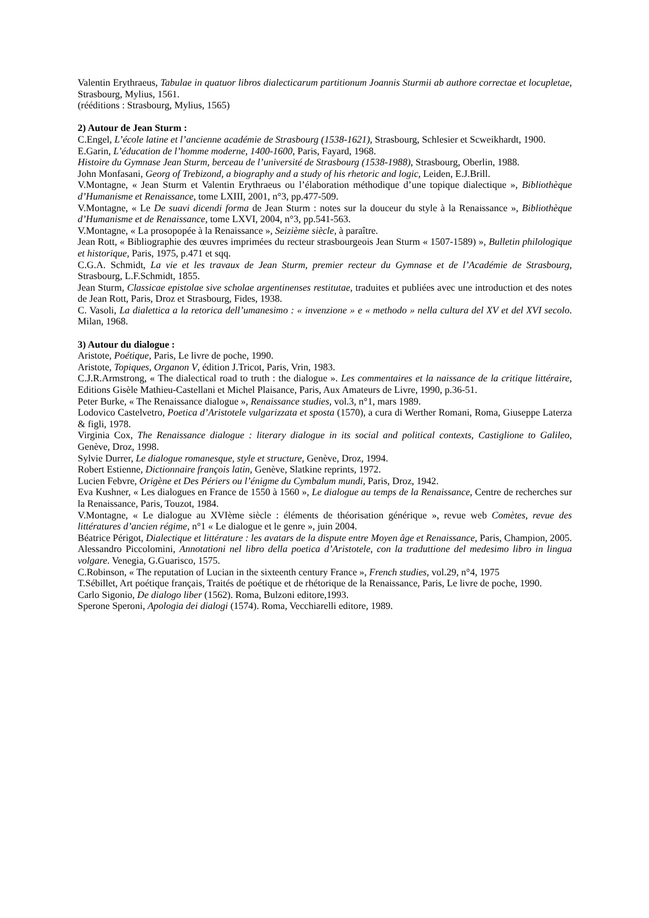Valentin Erythraeus, Tabulae in quatuor libros dialecticarum partitionum Joannis Sturmii ab authore correctae et locupletae, Strasbourg, Mylius, 1561.
(rééditions : Strasbourg, Mylius, 1565)
2) Autour de Jean Sturm :
C.Engel, L’école latine et l’ancienne académie de Strasbourg (1538-1621), Strasbourg, Schlesier et Scweikhardt, 1900.
E.Garin, L’éducation de l’homme moderne, 1400-1600, Paris, Fayard, 1968.
Histoire du Gymnase Jean Sturm, berceau de l’université de Strasbourg (1538-1988), Strasbourg, Oberlin, 1988.
John Monfasani, Georg of Trebizond, a biography and a study of his rhetoric and logic, Leiden, E.J.Brill.
V.Montagne, « Jean Sturm et Valentin Erythraeus ou l’élaboration méthodique d’une topique dialectique », Bibliothèque d’Humanisme et Renaissance, tome LXIII, 2001, n°3, pp.477-509.
V.Montagne, « Le De suavi dicendi forma de Jean Sturm : notes sur la douceur du style à la Renaissance », Bibliothèque d’Humanisme et de Renaissance, tome LXVI, 2004, n°3, pp.541-563.
V.Montagne, « La prosopopée à la Renaissance », Seizième siècle, à paraître.
Jean Rott, « Bibliographie des œuvres imprimées du recteur strasbourgeois Jean Sturm « 1507-1589) », Bulletin philologique et historique, Paris, 1975, p.471 et sqq.
C.G.A. Schmidt, La vie et les travaux de Jean Sturm, premier recteur du Gymnase et de l’Académie de Strasbourg, Strasbourg, L.F.Schmidt, 1855.
Jean Sturm, Classicae epistolae sive scholae argentinenses restitutae, traduites et publiées avec une introduction et des notes de Jean Rott, Paris, Droz et Strasbourg, Fides, 1938.
C. Vasoli, La dialettica a la retorica dell’umanesimo : « invenzione » e « methodo » nella cultura del XV et del XVI secolo. Milan, 1968.
3) Autour du dialogue :
Aristote, Poétique, Paris, Le livre de poche, 1990.
Aristote, Topiques, Organon V, édition J.Tricot, Paris, Vrin, 1983.
C.J.R.Armstrong, « The dialectical road to truth : the dialogue ». Les commentaires et la naissance de la critique littéraire, Editions Gisèle Mathieu-Castellani et Michel Plaisance, Paris, Aux Amateurs de Livre, 1990, p.36-51.
Peter Burke, « The Renaissance dialogue », Renaissance studies, vol.3, n°1, mars 1989.
Lodovico Castelvetro, Poetica d’Aristotele vulgarizzata et sposta (1570), a cura di Werther Romani, Roma, Giuseppe Laterza & figli, 1978.
Virginia Cox, The Renaissance dialogue : literary dialogue in its social and political contexts, Castiglione to Galileo, Genève, Droz, 1998.
Sylvie Durrer, Le dialogue romanesque, style et structure, Genève, Droz, 1994.
Robert Estienne, Dictionnaire françois latin, Genève, Slatkine reprints, 1972.
Lucien Febvre, Origène et Des Périers ou l’énigme du Cymbalum mundi, Paris, Droz, 1942.
Eva Kushner, « Les dialogues en France de 1550 à 1560 », Le dialogue au temps de la Renaissance, Centre de recherches sur la Renaissance, Paris, Touzot, 1984.
V.Montagne, « Le dialogue au XVIème siècle : éléments de théorisation générique », revue web Comètes, revue des littératures d’ancien régime, n°1 « Le dialogue et le genre », juin 2004.
Béatrice Périgot, Dialectique et littérature : les avatars de la dispute entre Moyen âge et Renaissance, Paris, Champion, 2005.
Alessandro Piccolomini, Annotationi nel libro della poetica d’Aristotele, con la traduttione del medesimo libro in lingua volgare. Venegia, G.Guarisco, 1575.
C.Robinson, « The reputation of Lucian in the sixteenth century France », French studies, vol.29, n°4, 1975
T.Sébillet, Art poétique français, Traités de poétique et de rhétorique de la Renaissance, Paris, Le livre de poche, 1990.
Carlo Sigonio, De dialogo liber (1562). Roma, Bulzoni editore,1993.
Sperone Speroni, Apologia dei dialogi (1574). Roma, Vecchiarelli editore, 1989.